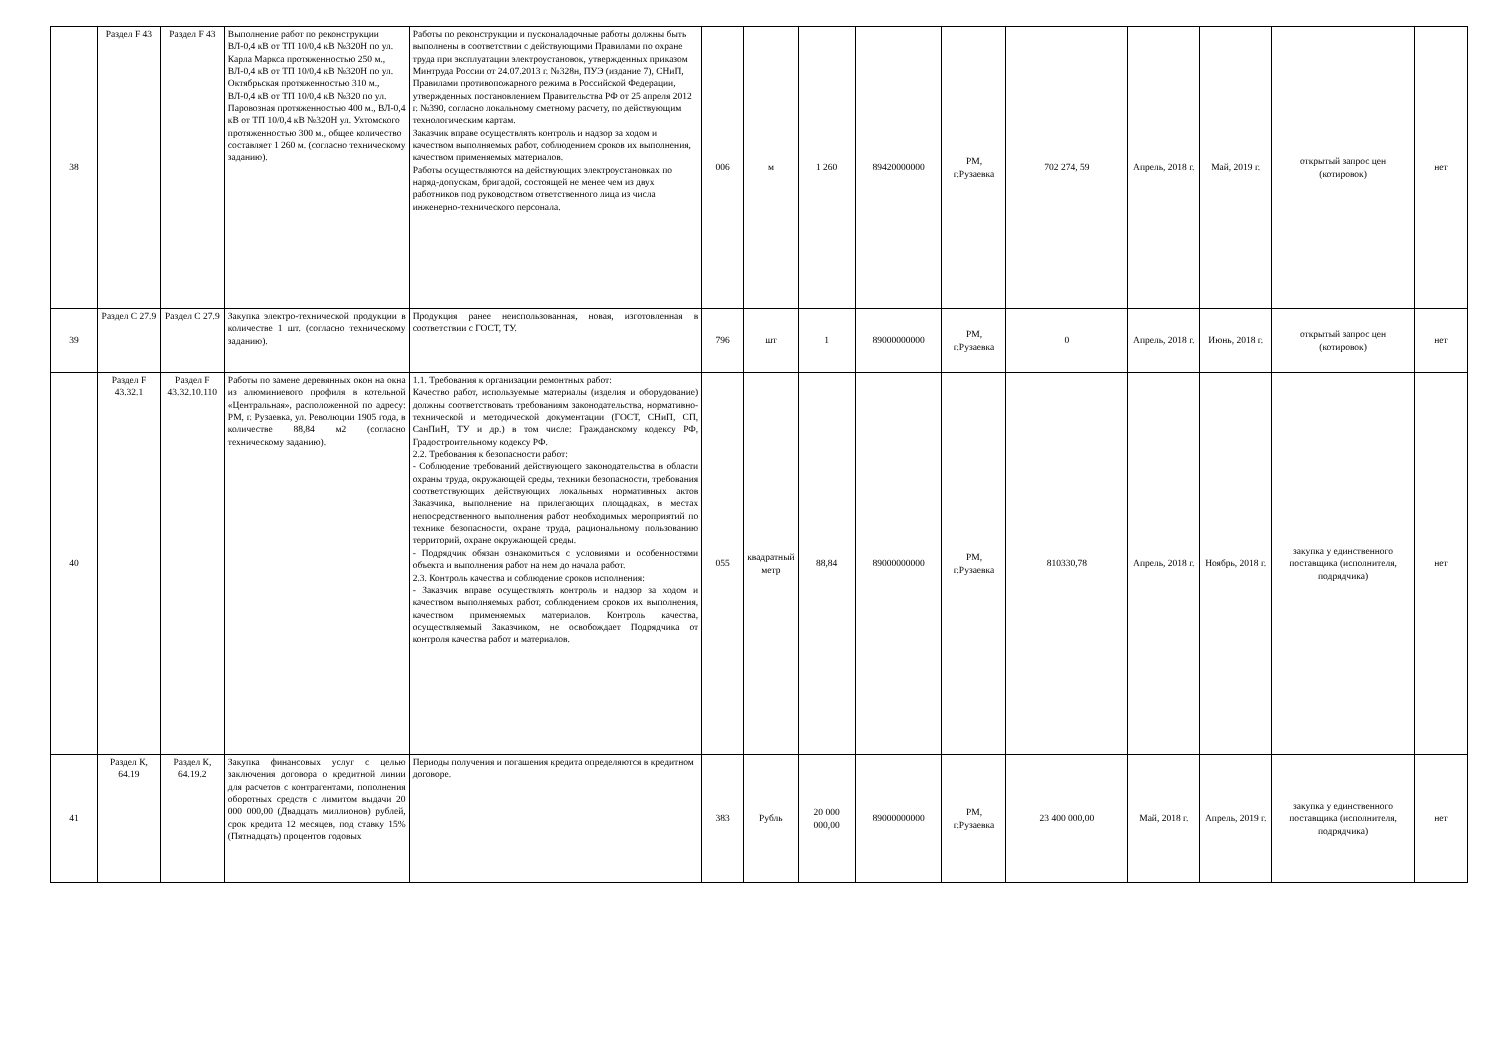| 38 | Раздел F 43 | Раздел F 43 | Выполнение работ по реконструкции ВЛ-0,4 кВ от ТП 10/0,4 кВ №320Н по ул. Карла Маркса протяженностью 250 м., ВЛ-0,4 кВ от ТП 10/0,4 кВ №320Н по ул. Октябрьская протяженностью 310 м., ВЛ-0,4 кВ от ТП 10/0,4 кВ №320 по ул. Паровозная протяженностью 400 м., ВЛ-0,4 кВ от ТП 10/0,4 кВ №320Н ул. Ухтомского протяженностью 300 м., общее количество составляет 1 260 м. (согласно техническому заданию). | Работы по реконструкции и пусконаладочные работы должны быть выполнены в соответствии с действующими Правилами по охране труда при эксплуатации электроустановок, утвержденных приказом Минтруда России от 24.07.2013 г. №328н, ПУЭ (издание 7), СНиП, Правилами противопожарного режима в Российской Федерации, утвержденных постановлением Правительства РФ от 25 апреля 2012 г. №390, согласно локальному сметному расчету, по действующим технологическим картам. Заказчик вправе осуществлять контроль и надзор за ходом и качеством выполняемых работ, соблюдением сроков их выполнения, качеством применяемых материалов. Работы осуществляются на действующих электроустановках по наряд-допускам, бригадой, состоящей не менее чем из двух работников под руководством ответственного лица из числа инженерно-технического персонала. | 006 | м | 1 260 | 89420000000 | РМ, г.Рузаевка | 702 274, 59 | Апрель, 2018 г. | Май, 2019 г. | открытый запрос цен (котировок) | нет |
| 39 | Раздел С 27.9 | Раздел С 27.9 | Закупка электро-технической продукции в количестве 1 шт. (согласно техническому заданию). | Продукция ранее неиспользованная, новая, изготовленная в соответствии с ГОСТ, ТУ. | 796 | шт | 1 | 89000000000 | РМ, г.Рузаевка | 0 | Апрель, 2018 г. | Июнь, 2018 г. | открытый запрос цен (котировок) | нет |
| 40 | Раздел F 43.32.1 | Раздел F 43.32.10.110 | Работы по замене деревянных окон на окна из алюминиевого профиля в котельной «Центральная», расположенной по адресу: РМ, г. Рузаевка, ул. Революции 1905 года, в количестве 88,84 м2 (согласно техническому заданию). | 1.1. Требования к организации ремонтных работ: Качество работ, используемые материалы (изделия и оборудование) должны соответствовать требованиям законодательства, нормативно-технической и методической документации (ГОСТ, СНиП, СП, СанПиН, ТУ и др.) в том числе: Гражданскому кодексу РФ, Градостроительному кодексу РФ. 2.2. Требования к безопасности работ: - Соблюдение требований действующего законодательства в области охраны труда, окружающей среды, техники безопасности, требования соответствующих действующих локальных нормативных актов Заказчика, выполнение на прилегающих площадках, в местах непосредственного выполнения работ необходимых мероприятий по технике безопасности, охране труда, рациональному пользованию территорий, охране окружающей среды. - Подрядчик обязан ознакомиться с условиями и особенностями объекта и выполнения работ на нем до начала работ. 2.3. Контроль качества и соблюдение сроков исполнения: - Заказчик вправе осуществлять контроль и надзор за ходом и качеством выполняемых работ, соблюдением сроков их выполнения, качеством применяемых материалов. Контроль качества, осуществляемый Заказчиком, не освобождает Подрядчика от контроля качества работ и материалов. | 055 | квадратный метр | 88,84 | 89000000000 | РМ, г.Рузаевка | 810330,78 | Апрель, 2018 г. | Ноябрь, 2018 г. | закупка у единственного поставщика (исполнителя, подрядчика) | нет |
| 41 | Раздел К, 64.19 | Раздел К, 64.19.2 | Закупка финансовых услуг с целью заключения договора о кредитной линии для расчетов с контрагентами, пополнения оборотных средств с лимитом выдачи 20 000 000,00 (Двадцать миллионов) рублей, срок кредита 12 месяцев, под ставку 15% (Пятнадцать) процентов годовых | Периоды получения и погашения кредита определяются в кредитном договоре. | 383 | Рубль | 20 000 000,00 | 89000000000 | РМ, г.Рузаевка | 23 400 000,00 | Май, 2018 г. | Апрель, 2019 г. | закупка у единственного поставщика (исполнителя, подрядчика) | нет |